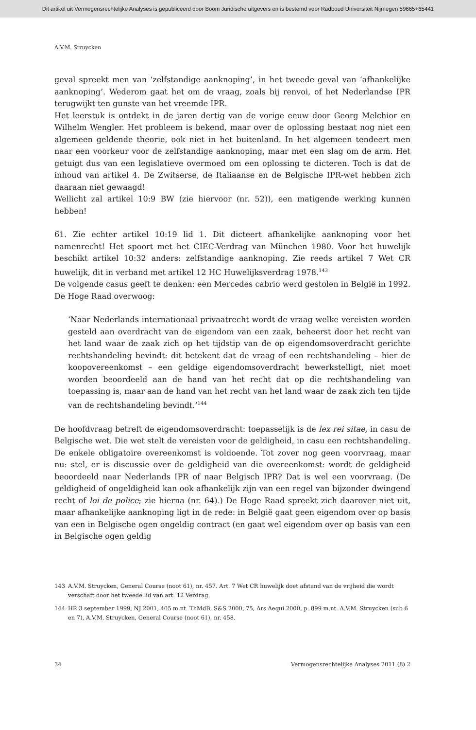Dit artikel uit Vermogensrechtelijke Analyses is gepubliceerd door Boom Juridische uitgevers en is bestemd voor Radboud Universiteit Nijmegen 59665+65441
A.V.M. Struycken
geval spreekt men van ‘zelfstandige aanknoping’, in het tweede geval van ‘afhankelijke aanknoping’. Wederom gaat het om de vraag, zoals bij renvoi, of het Nederlandse IPR terugwijkt ten gunste van het vreemde IPR.
Het leerstuk is ontdekt in de jaren dertig van de vorige eeuw door Georg Melchior en Wilhelm Wengler. Het probleem is bekend, maar over de oplossing bestaat nog niet een algemeen geldende theorie, ook niet in het buitenland. In het algemeen tendeert men naar een voorkeur voor de zelfstandige aanknoping, maar met een slag om de arm. Het getuigt dus van een legislatieve overmoed om een oplossing te dicteren. Toch is dat de inhoud van artikel 4. De Zwitserse, de Italiaanse en de Belgische IPR-wet hebben zich daaraan niet gewaagd!
Wellicht zal artikel 10:9 BW (zie hiervoor (nr. 52)), een matigende werking kunnen hebben!
61. Zie echter artikel 10:19 lid 1. Dit dicteert afhankelijke aanknoping voor het namenrecht! Het spoort met het CIEC-Verdrag van München 1980. Voor het huwelijk beschikt artikel 10:32 anders: zelfstandige aanknoping. Zie reeds artikel 7 Wet CR huwelijk, dit in verband met artikel 12 HC Huwelijksverdrag 1978.<sup>143</sup>
De volgende casus geeft te denken: een Mercedes cabrio werd gestolen in België in 1992. De Hoge Raad overwoog:
‘Naar Nederlands internationaal privaatrecht wordt de vraag welke vereisten worden gesteld aan overdracht van de eigendom van een zaak, beheerst door het recht van het land waar de zaak zich op het tijdstip van de op eigendomsoverdracht gerichte rechtshandeling bevindt: dit betekent dat de vraag of een rechtshandeling – hier de koopovereenkomst – een geldige eigendomsoverdracht bewerkstelligt, niet moet worden beoordeeld aan de hand van het recht dat op die rechtshandeling van toepassing is, maar aan de hand van het recht van het land waar de zaak zich ten tijde van de rechtshandeling bevindt.’<sup>144</sup>
De hoofdvraag betreft de eigendomsoverdracht: toepasselijk is de lex rei sitae, in casu de Belgische wet. Die wet stelt de vereisten voor de geldigheid, in casu een rechtshandeling. De enkele obligatoire overeenkomst is voldoende. Tot zover nog geen voorvraag, maar nu: stel, er is discussie over de geldigheid van die overeenkomst: wordt de geldigheid beoordeeld naar Nederlands IPR of naar Belgisch IPR? Dat is wel een voorvraag. (De geldigheid of ongeldigheid kan ook afhankelijk zijn van een regel van bijzonder dwingend recht of loi de police; zie hierna (nr. 64).) De Hoge Raad spreekt zich daarover niet uit, maar afhankelijke aanknoping ligt in de rede: in België gaat geen eigendom over op basis van een in Belgische ogen ongeldig contract (en gaat wel eigendom over op basis van een in Belgische ogen geldig
143 A.V.M. Struycken, General Course (noot 61), nr. 457. Art. 7 Wet CR huwelijk doet afstand van de vrijheid die wordt verschaft door het tweede lid van art. 12 Verdrag.
144 HR 3 september 1999, NJ 2001, 405 m.nt. ThMdB, S&S 2000, 75, Ars Aequi 2000, p. 899 m.nt. A.V.M. Struycken (sub 6 en 7), A.V.M. Struycken, General Course (noot 61), nr. 458.
34 Vermogensrechtelijke Analyses 2011 (8) 2